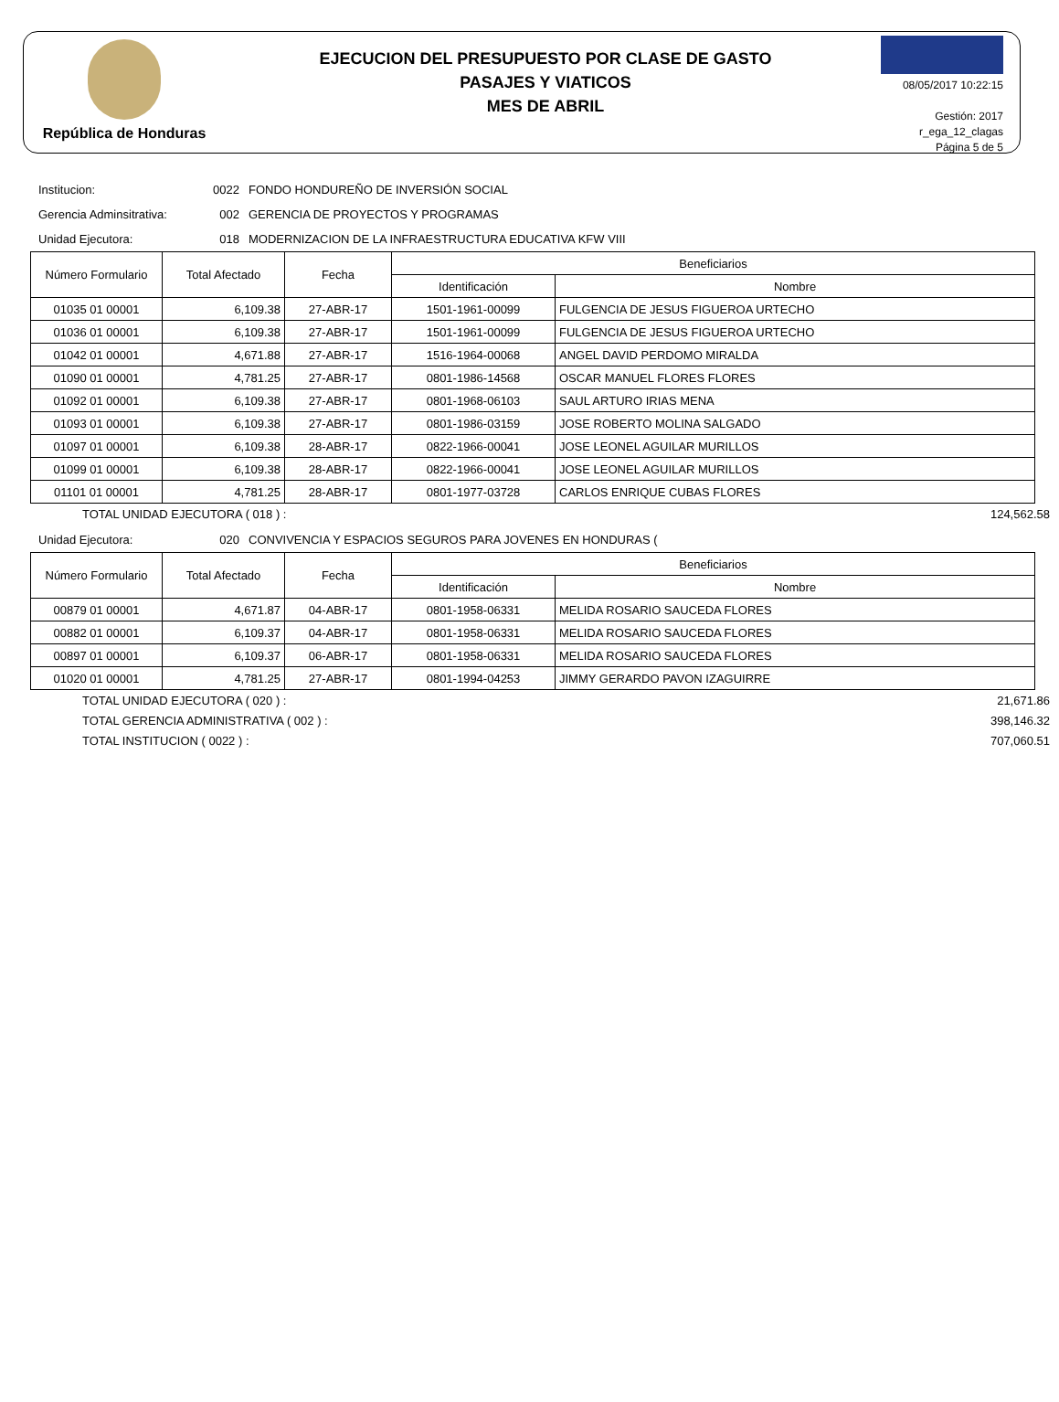República de Honduras
EJECUCION DEL PRESUPUESTO POR CLASE DE GASTO
PASAJES Y VIATICOS
MES DE ABRIL
08/05/2017 10:22:15
Gestión: 2017
r_ega_12_clagas
Página 5 de 5
Institucion: 0022 FONDO HONDUREÑO DE INVERSIÓN SOCIAL
Gerencia Adminsitrativa: 002 GERENCIA DE PROYECTOS Y PROGRAMAS
Unidad Ejecutora: 018 MODERNIZACION DE LA INFRAESTRUCTURA EDUCATIVA KFW VIII
| Número Formulario | Total Afectado | Fecha | Beneficiarios | |
| --- | --- | --- | --- | --- |
| | | | Identificación | Nombre |
| 01035 01 00001 | 6,109.38 | 27-ABR-17 | 1501-1961-00099 | FULGENCIA DE JESUS FIGUEROA URTECHO |
| 01036 01 00001 | 6,109.38 | 27-ABR-17 | 1501-1961-00099 | FULGENCIA DE JESUS FIGUEROA URTECHO |
| 01042 01 00001 | 4,671.88 | 27-ABR-17 | 1516-1964-00068 | ANGEL DAVID PERDOMO MIRALDA |
| 01090 01 00001 | 4,781.25 | 27-ABR-17 | 0801-1986-14568 | OSCAR MANUEL FLORES FLORES |
| 01092 01 00001 | 6,109.38 | 27-ABR-17 | 0801-1968-06103 | SAUL ARTURO IRIAS MENA |
| 01093 01 00001 | 6,109.38 | 27-ABR-17 | 0801-1986-03159 | JOSE ROBERTO MOLINA SALGADO |
| 01097 01 00001 | 6,109.38 | 28-ABR-17 | 0822-1966-00041 | JOSE LEONEL AGUILAR MURILLOS |
| 01099 01 00001 | 6,109.38 | 28-ABR-17 | 0822-1966-00041 | JOSE LEONEL AGUILAR MURILLOS |
| 01101 01 00001 | 4,781.25 | 28-ABR-17 | 0801-1977-03728 | CARLOS ENRIQUE CUBAS FLORES |
TOTAL UNIDAD EJECUTORA ( 018 ) : 124,562.58
Unidad Ejecutora: 020 CONVIVENCIA Y ESPACIOS SEGUROS PARA JOVENES EN HONDURAS (
| Número Formulario | Total Afectado | Fecha | Beneficiarios | |
| --- | --- | --- | --- | --- |
| | | | Identificación | Nombre |
| 00879 01 00001 | 4,671.87 | 04-ABR-17 | 0801-1958-06331 | MELIDA ROSARIO SAUCEDA FLORES |
| 00882 01 00001 | 6,109.37 | 04-ABR-17 | 0801-1958-06331 | MELIDA ROSARIO SAUCEDA FLORES |
| 00897 01 00001 | 6,109.37 | 06-ABR-17 | 0801-1958-06331 | MELIDA ROSARIO SAUCEDA FLORES |
| 01020 01 00001 | 4,781.25 | 27-ABR-17 | 0801-1994-04253 | JIMMY GERARDO PAVON IZAGUIRRE |
TOTAL UNIDAD EJECUTORA ( 020 ) : 21,671.86
TOTAL GERENCIA ADMINISTRATIVA ( 002 ) : 398,146.32
TOTAL INSTITUCION ( 0022 ) : 707,060.51